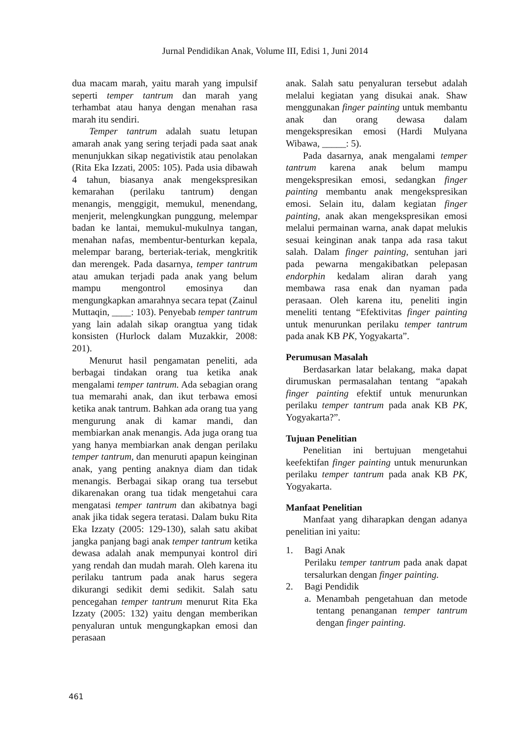Jurnal Pendidikan Anak, Volume III, Edisi 1, Juni 2014
dua macam marah, yaitu marah yang impulsif seperti temper tantrum dan marah yang terhambat atau hanya dengan menahan rasa marah itu sendiri.
Temper tantrum adalah suatu letupan amarah anak yang sering terjadi pada saat anak menunjukkan sikap negativistik atau penolakan (Rita Eka Izzati, 2005: 105). Pada usia dibawah 4 tahun, biasanya anak mengekspresikan kemarahan (perilaku tantrum) dengan menangis, menggigit, memukul, menendang, menjerit, melengkungkan punggung, melempar badan ke lantai, memukul-mukulnya tangan, menahan nafas, membentur-benturkan kepala, melempar barang, berteriak-teriak, mengkritik dan merengek. Pada dasarnya, temper tantrum atau amukan terjadi pada anak yang belum mampu mengontrol emosinya dan mengungkapkan amarahnya secara tepat (Zainul Muttaqin, ____: 103). Penyebab temper tantrum yang lain adalah sikap orangtua yang tidak konsisten (Hurlock dalam Muzakkir, 2008: 201).
Menurut hasil pengamatan peneliti, ada berbagai tindakan orang tua ketika anak mengalami temper tantrum. Ada sebagian orang tua memarahi anak, dan ikut terbawa emosi ketika anak tantrum. Bahkan ada orang tua yang mengurung anak di kamar mandi, dan membiarkan anak menangis. Ada juga orang tua yang hanya membiarkan anak dengan perilaku temper tantrum, dan menuruti apapun keinginan anak, yang penting anaknya diam dan tidak menangis. Berbagai sikap orang tua tersebut dikarenakan orang tua tidak mengetahui cara mengatasi temper tantrum dan akibatnya bagi anak jika tidak segera teratasi. Dalam buku Rita Eka Izzaty (2005: 129-130), salah satu akibat jangka panjang bagi anak temper tantrum ketika dewasa adalah anak mempunyai kontrol diri yang rendah dan mudah marah. Oleh karena itu perilaku tantrum pada anak harus segera dikurangi sedikit demi sedikit. Salah satu pencegahan temper tantrum menurut Rita Eka Izzaty (2005: 132) yaitu dengan memberikan penyaluran untuk mengungkapkan emosi dan perasaan
anak. Salah satu penyaluran tersebut adalah melalui kegiatan yang disukai anak. Shaw menggunakan finger painting untuk membantu anak dan orang dewasa dalam mengekspresikan emosi (Hardi Mulyana Wibawa, _____: 5).
Pada dasarnya, anak mengalami temper tantrum karena anak belum mampu mengekspresikan emosi, sedangkan finger painting membantu anak mengekspresikan emosi. Selain itu, dalam kegiatan finger painting, anak akan mengekspresikan emosi melalui permainan warna, anak dapat melukis sesuai keinginan anak tanpa ada rasa takut salah. Dalam finger painting, sentuhan jari pada pewarna mengakibatkan pelepasan endorphin kedalam aliran darah yang membawa rasa enak dan nyaman pada perasaan. Oleh karena itu, peneliti ingin meneliti tentang “Efektivitas finger painting untuk menurunkan perilaku temper tantrum pada anak KB PK, Yogyakarta”.
Perumusan Masalah
Berdasarkan latar belakang, maka dapat dirumuskan permasalahan tentang “apakah finger painting efektif untuk menurunkan perilaku temper tantrum pada anak KB PK, Yogyakarta?”.
Tujuan Penelitian
Penelitian ini bertujuan mengetahui keefektifan finger painting untuk menurunkan perilaku temper tantrum pada anak KB PK, Yogyakarta.
Manfaat Penelitian
Manfaat yang diharapkan dengan adanya penelitian ini yaitu:
1. Bagi Anak
Perilaku temper tantrum pada anak dapat tersalurkan dengan finger painting.
2. Bagi Pendidik
a. Menambah pengetahuan dan metode tentang penanganan temper tantrum dengan finger painting.
461